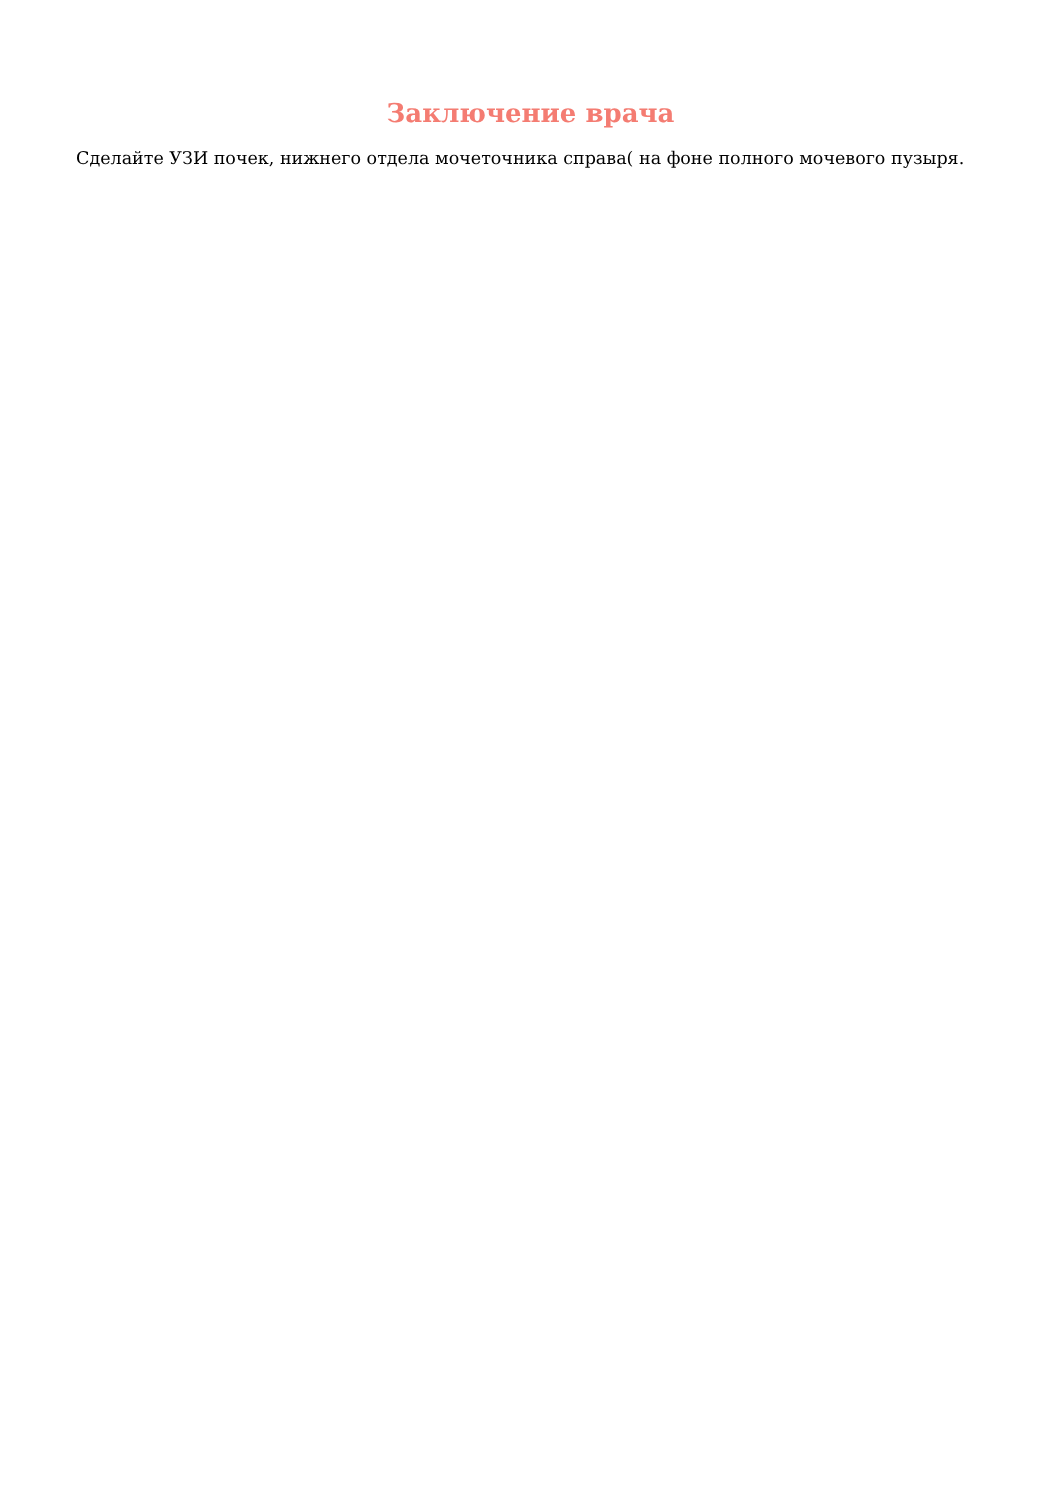Заключение врача
Сделайте УЗИ почек, нижнего отдела мочеточника справа( на фоне полного мочевого пузыря.